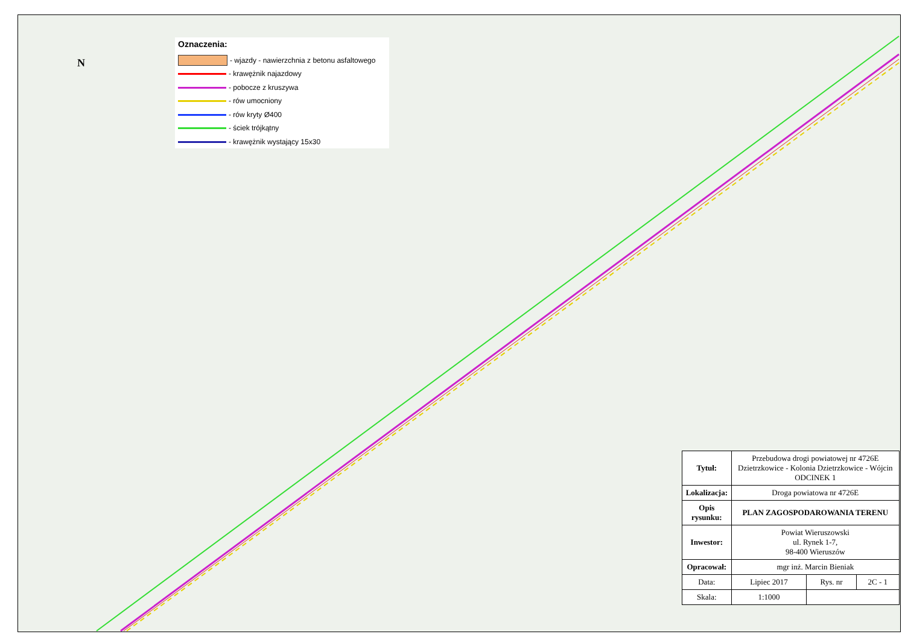N
Oznaczenia:
- wjazdy - nawierzchnia z betonu asfaltowego
- krawężnik najazdowy
- pobocze z kruszywa
- rów umocniony
- rów kryty Ø400
- ściek trójkątny
- krawężnik wystający 15x30
| Tytuł: | Przebudowa drogi powiatowej nr 4726E Dzietrzkowice - Kolonia Dzietrzkowice - Wójcin ODCINEK 1 | | |
| Lokalizacja: | Droga powiatowa nr 4726E | | |
| Opis rysunku: | PLAN ZAGOSPODAROWANIA TERENU | | |
| Inwestor: | Powiat Wieruszowski ul. Rynek 1-7, 98-400 Wieruszów | | |
| Opracował: | mgr inż. Marcin Bieniak | | |
| Data: | Lipiec 2017 | Rys. nr | 2C - 1 |
| Skala: | 1:1000 | | |